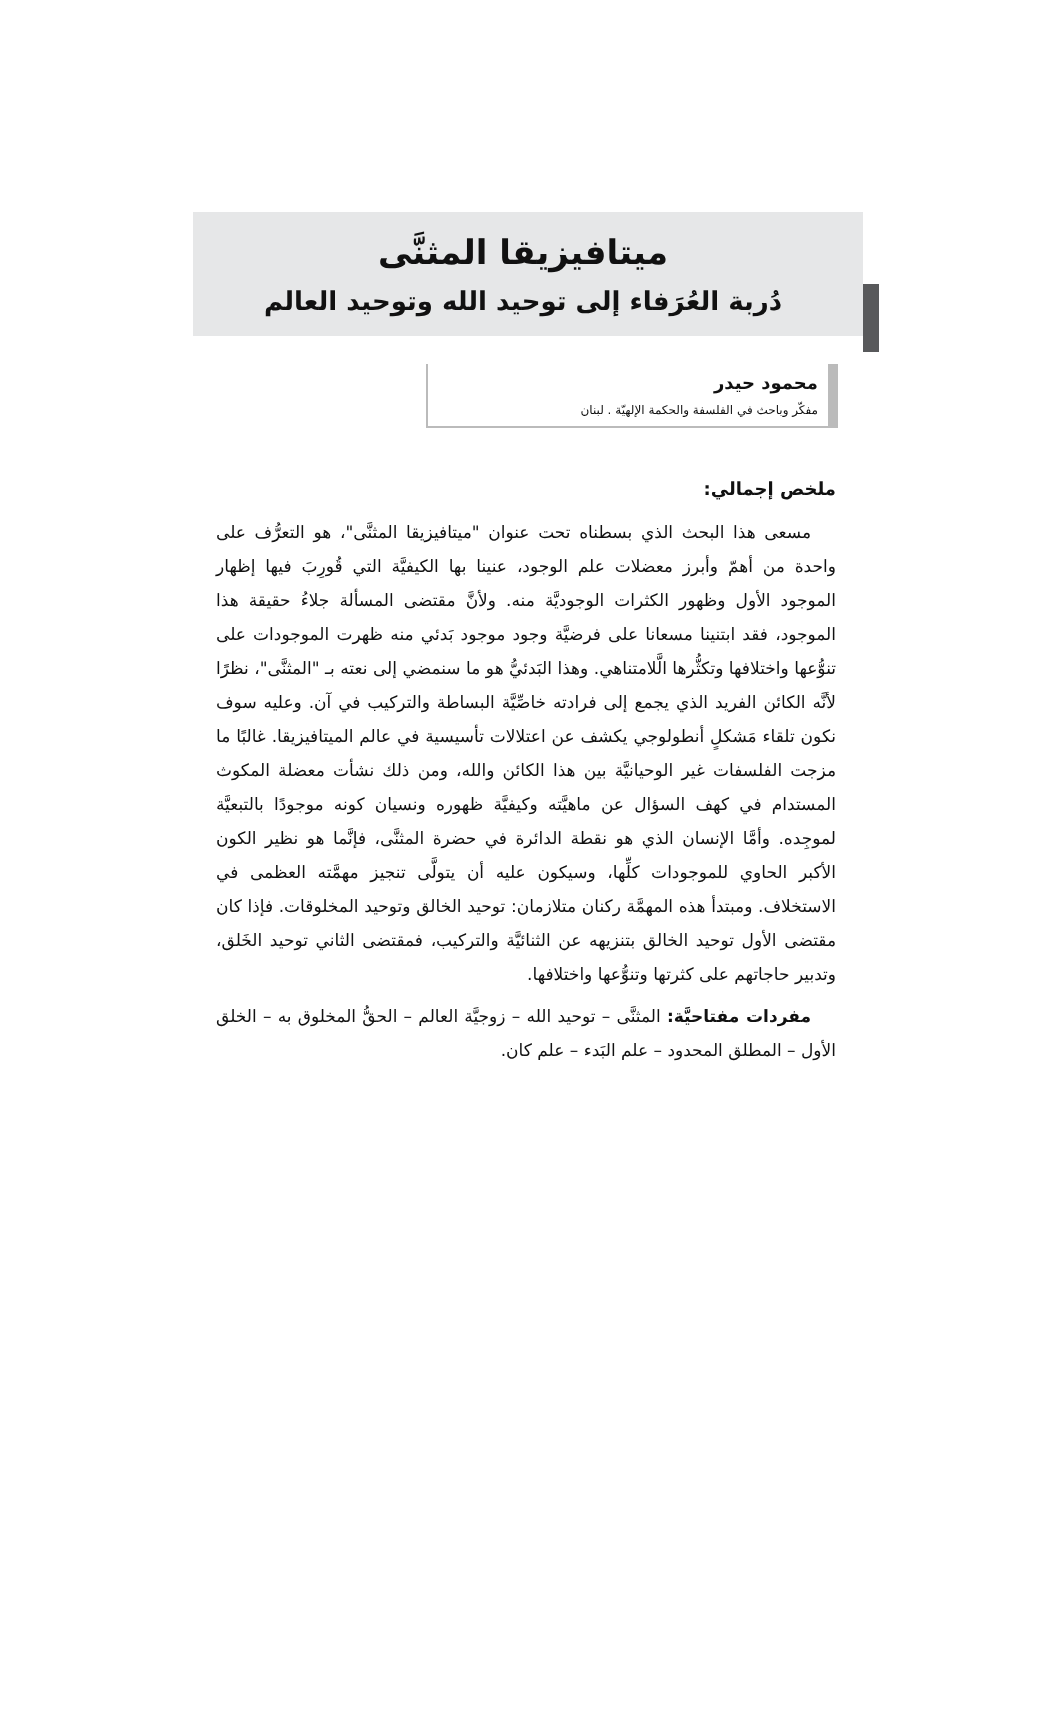ميتافيزيقا المثنَّى
دُربة العُرَفاء إلى توحيد الله وتوحيد العالم
محمود حيدر
مفكّر وباحث في الفلسفة والحكمة الإلهيّة . لبنان
ملخص إجمالي:
مسعى هذا البحث الذي بسطناه تحت عنوان "ميتافيزيقا المثنَّى"، هو التعرُّف على واحدة من أهمّ وأبرز معضلات علم الوجود، عنينا بها الكيفيَّة التي قُورِبَ فيها إظهار الموجود الأول وظهور الكثرات الوجوديَّة منه. ولأنَّ مقتضى المسألة جلاءُ حقيقة هذا الموجود، فقد ابتنينا مسعانا على فرضيَّة وجود موجود بَدئي منه ظهرت الموجودات على تنوُّعها واختلافها وتكثُّرها الَّلامتناهي. وهذا البَدئيُّ هو ما سنمضي إلى نعته بـ "المثنَّى"، نظرًا لأنَّه الكائن الفريد الذي يجمع إلى فرادته خاصِّيَّة البساطة والتركيب في آن. وعليه سوف نكون تلقاء مَشكلٍ أنطولوجي يكشف عن اعتلالات تأسيسية في عالم الميتافيزيقا. غالبًا ما مزجت الفلسفات غير الوحيانيَّة بين هذا الكائن والله، ومن ذلك نشأت معضلة المكوث المستدام في كهف السؤال عن ماهيَّته وكيفيَّة ظهوره ونسيان كونه موجودًا بالتبعيَّة لموجِده. وأمَّا الإنسان الذي هو نقطة الدائرة في حضرة المثنَّى، فإنَّما هو نظير الكون الأكبر الحاوي للموجودات كلِّها، وسيكون عليه أن يتولَّى تنجيز مهمَّته العظمى في الاستخلاف. ومبتدأ هذه المهمَّة ركنان متلازمان: توحيد الخالق وتوحيد المخلوقات. فإذا كان مقتضى الأول توحيد الخالق بتنزيهه عن الثنائيَّة والتركيب، فمقتضى الثاني توحيد الخَلق، وتدبير حاجاتهم على كثرتها وتنوُّعها واختلافها.
مفردات مفتاحيَّة: المثنَّى – توحيد الله – زوجيَّة العالم – الحقُّ المخلوق به – الخلق الأول – المطلق المحدود – علم البَدء – علم كان.